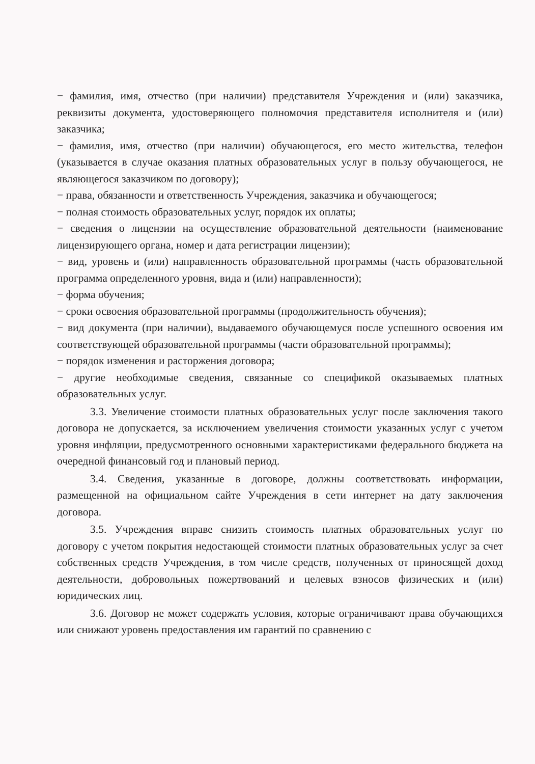− фамилия, имя, отчество (при наличии) представителя Учреждения и (или) заказчика, реквизиты документа, удостоверяющего полномочия представителя исполнителя и (или) заказчика;
− фамилия, имя, отчество (при наличии) обучающегося, его место жительства, телефон (указывается в случае оказания платных образовательных услуг в пользу обучающегося, не являющегося заказчиком по договору);
− права, обязанности и ответственность Учреждения, заказчика и обучающегося;
− полная стоимость образовательных услуг, порядок их оплаты;
− сведения о лицензии на осуществление образовательной деятельности (наименование лицензирующего органа, номер и дата регистрации лицензии);
− вид, уровень и (или) направленность образовательной программы (часть образовательной программа определенного уровня, вида и (или) направленности);
− форма обучения;
− сроки освоения образовательной программы (продолжительность обучения);
− вид документа (при наличии), выдаваемого обучающемуся после успешного освоения им соответствующей образовательной программы (части образовательной программы);
− порядок изменения и расторжения договора;
− другие необходимые сведения, связанные со спецификой оказываемых платных образовательных услуг.
3.3. Увеличение стоимости платных образовательных услуг после заключения такого договора не допускается, за исключением увеличения стоимости указанных услуг с учетом уровня инфляции, предусмотренного основными характеристиками федерального бюджета на очередной финансовый год и плановый период.
3.4. Сведения, указанные в договоре, должны соответствовать информации, размещенной на официальном сайте Учреждения в сети интернет на дату заключения договора.
3.5. Учреждения вправе снизить стоимость платных образовательных услуг по договору с учетом покрытия недостающей стоимости платных образовательных услуг за счет собственных средств Учреждения, в том числе средств, полученных от приносящей доход деятельности, добровольных пожертвований и целевых взносов физических и (или) юридических лиц.
3.6. Договор не может содержать условия, которые ограничивают права обучающихся или снижают уровень предоставления им гарантий по сравнению с